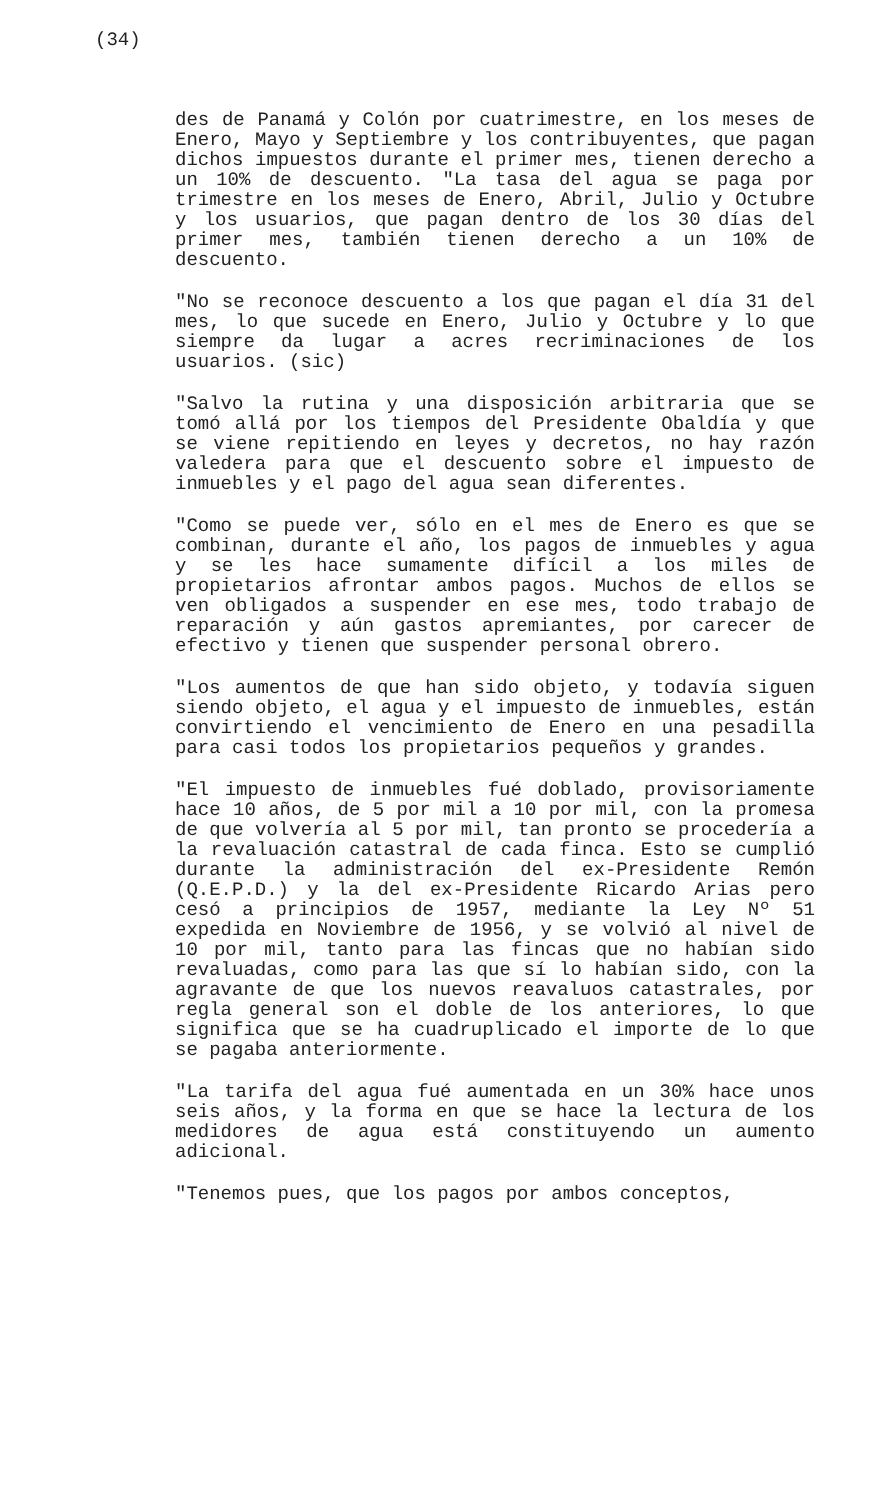(34)
des de Panamá y Colón por cuatrimestre, en los meses de Enero, Mayo y Septiembre y los contribuyentes, que pagan dichos impuestos durante el primer mes, tienen derecho a un 10% de descuento. "La tasa del agua se paga por trimestre en los meses de Enero, Abril, Julio y Octubre y los usuarios, que pagan dentro de los 30 días del primer mes, también tienen derecho a un 10% de descuento.
"No se reconoce descuento a los que pagan el día 31 del mes, lo que sucede en Enero, Julio y Octubre y lo que siempre da lugar a acres recriminaciones de los usuarios. (sic)
"Salvo la rutina y una disposición arbitraria que se tomó allá por los tiempos del Presidente Obaldía y que se viene repitiendo en leyes y decretos, no hay razón valedera para que el descuento sobre el impuesto de inmuebles y el pago del agua sean diferentes.
"Como se puede ver, sólo en el mes de Enero es que se combinan, durante el año, los pagos de inmuebles y agua y se les hace sumamente difícil a los miles de propietarios afrontar ambos pagos. Muchos de ellos se ven obligados a suspender en ese mes, todo trabajo de reparación y aún gastos apremiantes, por carecer de efectivo y tienen que suspender personal obrero.
"Los aumentos de que han sido objeto, y todavía siguen siendo objeto, el agua y el impuesto de inmuebles, están convirtiendo el vencimiento de Enero en una pesadilla para casi todos los propietarios pequeños y grandes.
"El impuesto de inmuebles fué doblado, provisoriamente hace 10 años, de 5 por mil a 10 por mil, con la promesa de que volvería al 5 por mil, tan pronto se procedería a la revaluación catastral de cada finca. Esto se cumplió durante la administración del ex-Presidente Remón (Q.E.P.D.) y la del ex-Presidente Ricardo Arias pero cesó a principios de 1957, mediante la Ley Nº 51 expedida en Noviembre de 1956, y se volvió al nivel de 10 por mil, tanto para las fincas que no habían sido revaluadas, como para las que sí lo habían sido, con la agravante de que los nuevos reavaluos catastrales, por regla general son el doble de los anteriores, lo que significa que se ha cuadruplicado el importe de lo que se pagaba anteriormente.
"La tarifa del agua fué aumentada en un 30% hace unos seis años, y la forma en que se hace la lectura de los medidores de agua está constituyendo un aumento adicional.
"Tenemos pues, que los pagos por ambos conceptos,